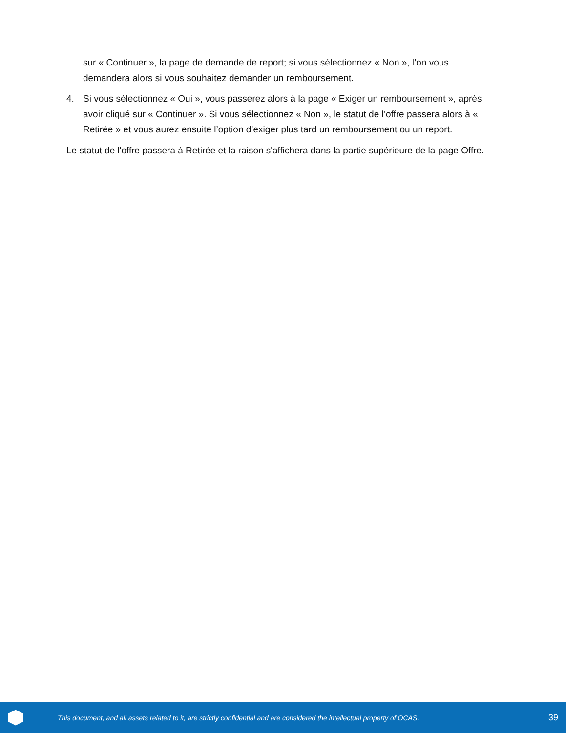sur « Continuer », la page de demande de report; si vous sélectionnez « Non », l’on vous demandera alors si vous souhaitez demander un remboursement.
4. Si vous sélectionnez « Oui », vous passerez alors à la page « Exiger un remboursement », après avoir cliqué sur « Continuer ». Si vous sélectionnez « Non », le statut de l’offre passera alors à « Retirée » et vous aurez ensuite l’option d’exiger plus tard un remboursement ou un report.
Le statut de l'offre passera à Retirée et la raison s'affichera dans la partie supérieure de la page Offre.
This document, and all assets related to it, are strictly confidential and are considered the intellectual property of OCAS.
39